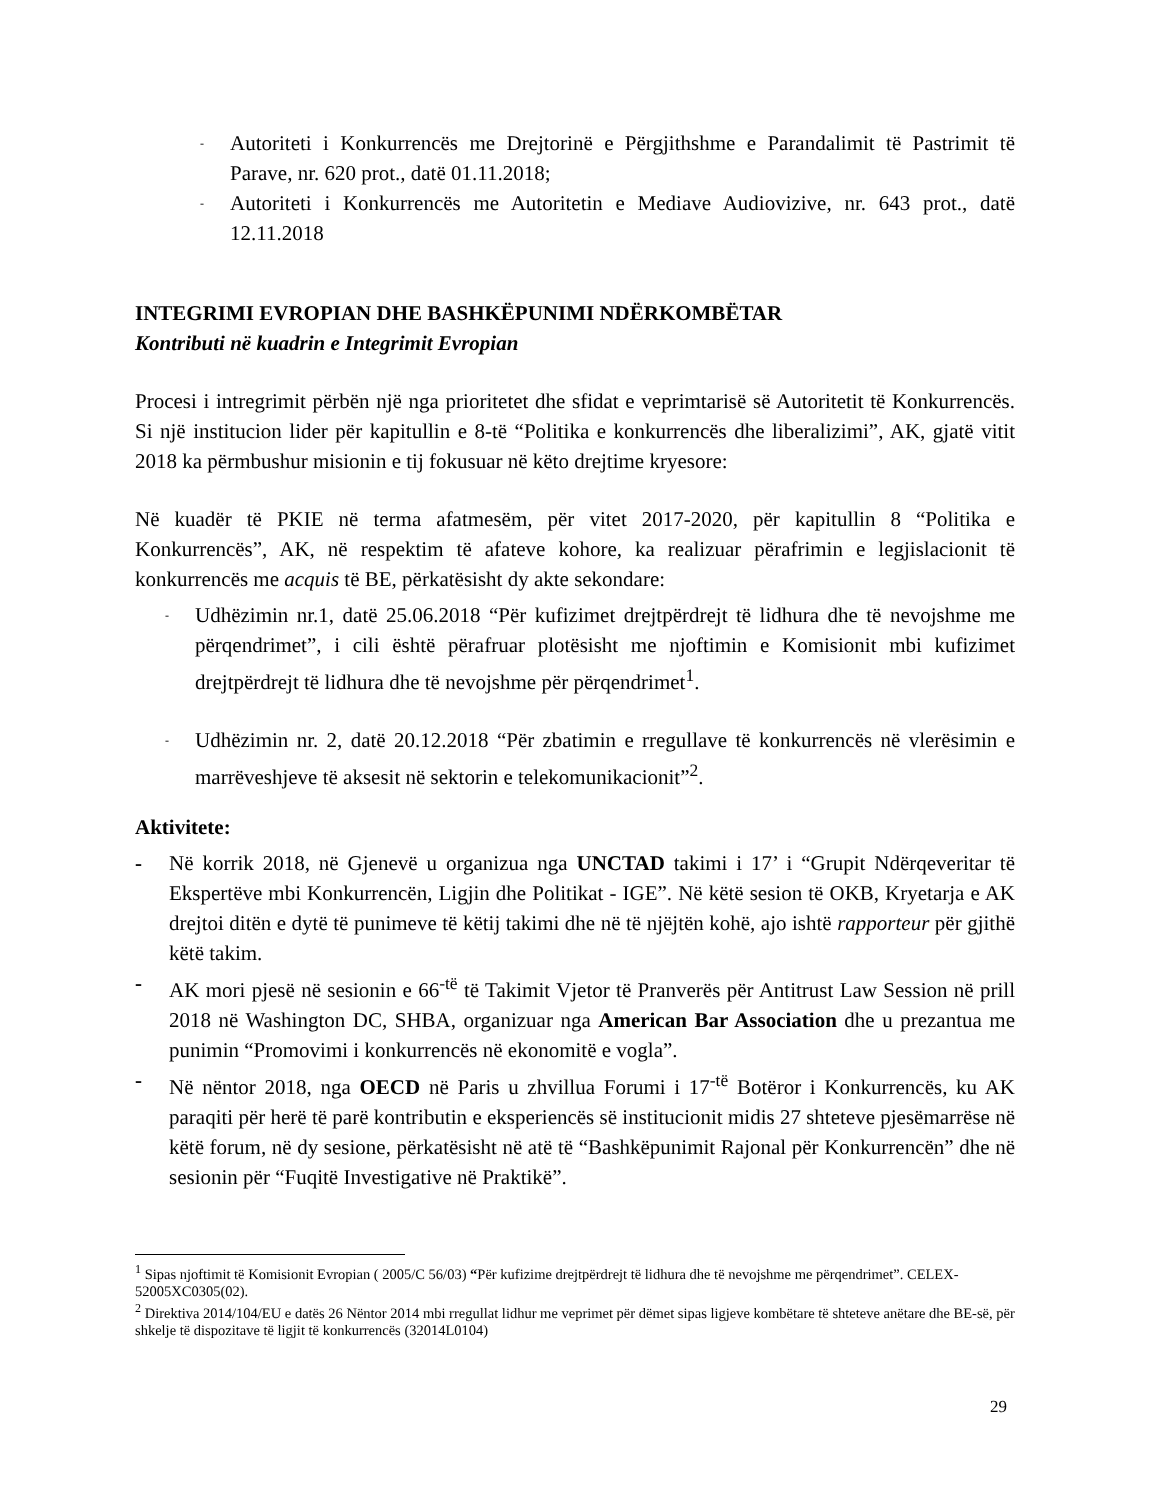-
Autoriteti i Konkurrencës me Drejtorinë e Përgjithshme e Parandalimit të Pastrimit të Parave, nr. 620 prot., datë 01.11.2018;
-
Autoriteti i Konkurrencës me Autoritetin e Mediave Audiovizive, nr. 643 prot., datë 12.11.2018
INTEGRIMI EVROPIAN DHE BASHKËPUNIMI NDËRKOMBËTAR
Kontributi në kuadrin e Integrimit Evropian
Procesi i intregrimit përbën një nga prioritetet dhe sfidat e veprimtarisë së Autoritetit të Konkurrencës. Si një institucion lider për kapitullin e 8-të “Politika e konkurrencës dhe liberalizimi”, AK, gjatë vitit 2018 ka përmbushur misionin e tij fokusuar në këto drejtime kryesore:
Në kuadër të PKIE në terma afatmesëm, për vitet 2017-2020, për kapitullin 8 “Politika e Konkurrencës”, AK, në respektim të afateve kohore, ka realizuar përafrimin e legjislacionit të konkurrencës me acquis të BE, përkatësisht dy akte sekondare:
-
Udhëzimin nr.1, datë 25.06.2018 “Për kufizimet drejtpërdrejt të lidhura dhe të nevojshme me përqendrimet”, i cili është përafruar plotësisht me njoftimin e Komisionit mbi kufizimet drejtpërdrejt të lidhura dhe të nevojshme për përqendrimet<sup>1</sup>.
-
Udhëzimin nr. 2, datë 20.12.2018 “Për zbatimin e rregullave të konkurrencës në vlerësimin e marrëveshjeve të aksesit në sektorin e telekomunikacionit”<sup>2</sup>.
Aktivitete:
- Në korrik 2018, në Gjenevë u organizua nga UNCTAD takimi i 17’ i “Grupit Ndërqeveritar të Ekspertëve mbi Konkurrencën, Ligjin dhe Politikat - IGE”. Në këtë sesion të OKB, Kryetarja e AK drejtoi ditën e dytë të punimeve të këtij takimi dhe në të njëjtën kohë, ajo ishtë rapporteur për gjithë këtë takim.
- AK mori pjesë në sesionin e 66<sup>-të</sup> të Takimit Vjetor të Pranverës për Antitrust Law Session në prill 2018 në Washington DC, SHBA, organizuar nga American Bar Association dhe u prezantua me punimin “Promovimi i konkurrencës në ekonomitë e vogla”.
- Në nëntor 2018, nga OECD në Paris u zhvillua Forumi i 17<sup>-të</sup> Botëror i Konkurrencës, ku AK paraqiti për herë të parë kontributin e eksperiencës së institucionit midis 27 shteteve pjesëmarrëse në këtë forum, në dy sesione, përkatësisht në atë të “Bashkëpunimit Rajonal për Konkurrencën” dhe në sesionin për “Fuqitë Investigative në Praktikë”.
<sup>1</sup> Sipas njoftimit të Komisionit Evropian ( 2005/C 56/03) “Për kufizime drejtpërdrejt të lidhura dhe të nevojshme me përqendrimet”. CELEX-52005XC0305(02).
<sup>2</sup> Direktiva 2014/104/EU e datës 26 Nëntor 2014 mbi rregullat lidhur me veprimet për dëmet sipas ligjeve kombëtare të shteteve anëtare dhe BE-së, për shkelje të dispozitave të ligjit të konkurrencës (32014L0104)
29